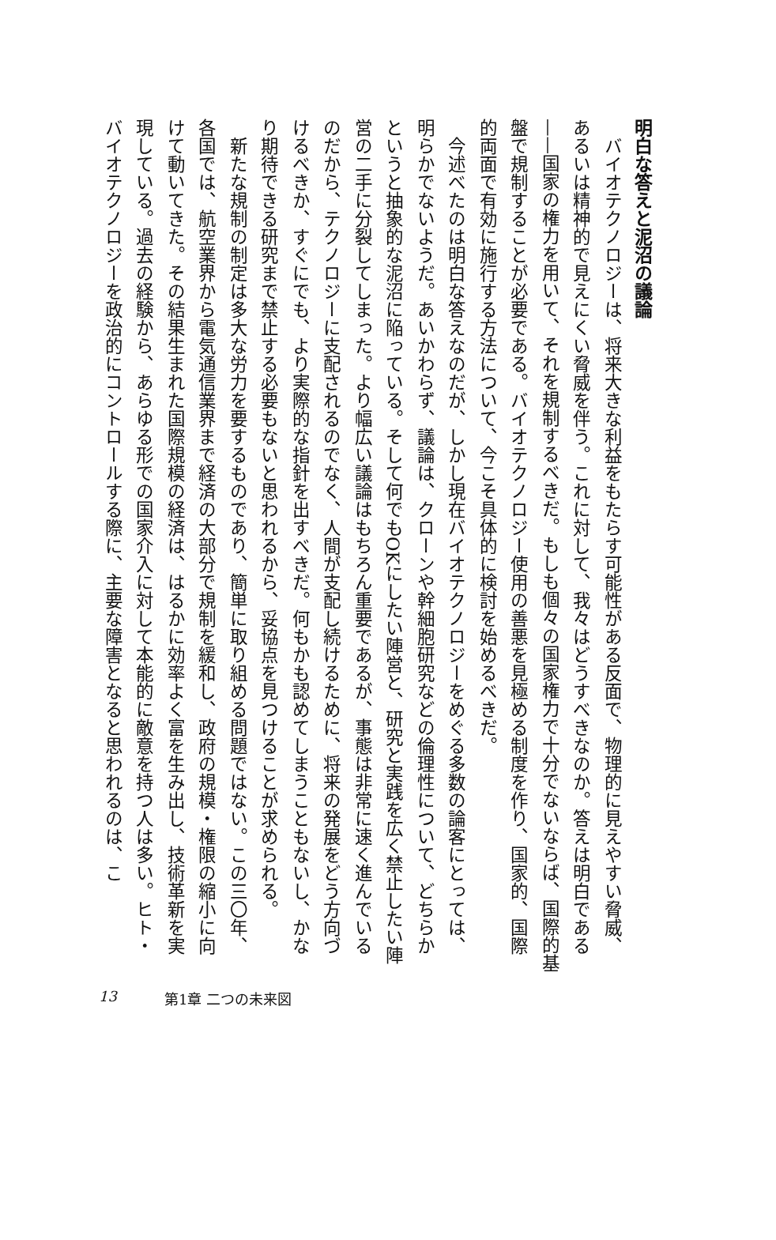明白な答えと泥沼の議論
バイオテクノロジーは、将来大きな利益をもたらす可能性がある反面で、物理的に見えやすい脅威、あるいは精神的で見えにくい脅威を伴う。これに対して、我々はどうすべきなのか。答えは明白である——国家の権力を用いて、それを規制するべきだ。もしも個々の国家権力で十分でないならば、国際的基盤で規制することが必要である。バイオテクノロジー使用の善悪を見極める制度を作り、国家的、国際的両面で有効に施行する方法について、今こそ具体的に検討を始めるべきだ。
今述べたのは明白な答えなのだが、しかし現在バイオテクノロジーをめぐる多数の論客にとっては、明らかでないようだ。あいかわらず、議論は、クローンや幹細胞研究などの倫理性について、どちらかというと抽象的な泥沼に陥っている。そして何でもOKにしたい陣営と、研究と実践を広く禁止したい陣営の二手に分裂してしまった。より幅広い議論はもちろん重要であるが、事態は非常に速く進んでいるのだから、テクノロジーに支配されるのでなく、人間が支配し続けるために、将来の発展をどう方向づけるべきか、すぐにでも、より実際的な指針を出すべきだ。何もかも認めてしまうこともないし、かなり期待できる研究まで禁止する必要もないと思われるから、妥協点を見つけることが求められる。
新たな規制の制定は多大な労力を要するものであり、簡単に取り組める問題ではない。この三〇年、各国では、航空業界から電気通信業界まで経済の大部分で規制を緩和し、政府の規模・権限の縮小に向けて動いてきた。その結果生まれた国際規模の経済は、はるかに効率よく富を生み出し、技術革新を実現している。過去の経験から、あらゆる形での国家介入に対して本能的に敵意を持つ人は多い。ヒト・バイオテクノロジーを政治的にコントロールする際に、主要な障害となると思われるのは、こ
13 第1章 二つの未来図